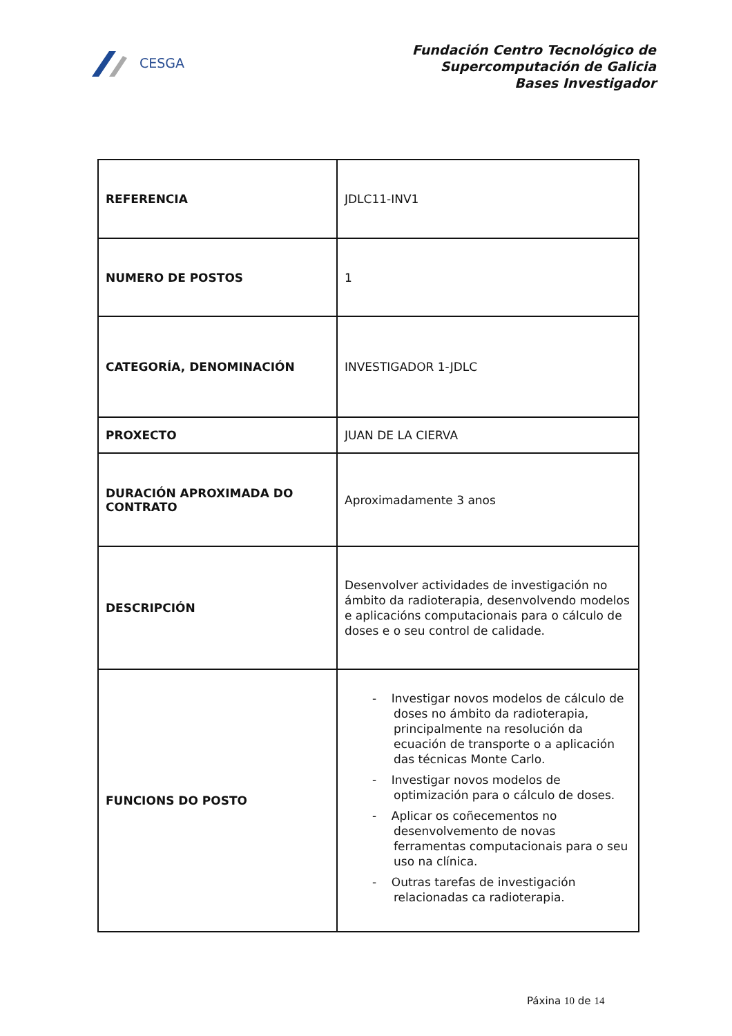CESGA
Fundación Centro Tecnológico de
Supercomputación de Galicia
Bases Investigador
| REFERENCIA | JDLC11-INV1 |
| NUMERO DE POSTOS | 1 |
| CATEGORÍA, DENOMINACIÓN | INVESTIGADOR 1-JDLC |
| PROXECTO | JUAN DE LA CIERVA |
| DURACIÓN APROXIMADA DO CONTRATO | Aproximadamente 3 anos |
| DESCRIPCIÓN | Desenvolver actividades de investigación no ámbito da radioterapia, desenvolvendo modelos e aplicacións computacionais para o cálculo de doses e o seu control de calidade. |
| FUNCIONS DO POSTO | - Investigar novos modelos de cálculo de doses no ámbito da radioterapia, principalmente na resolución da ecuación de transporte o a aplicación das técnicas Monte Carlo. - Investigar novos modelos de optimización para o cálculo de doses. - Aplicar os coñecementos no desenvolvemento de novas ferramentas computacionais para o seu uso na clínica. - Outras tarefas de investigación relacionadas ca radioterapia. |
Páxina 10 de 14